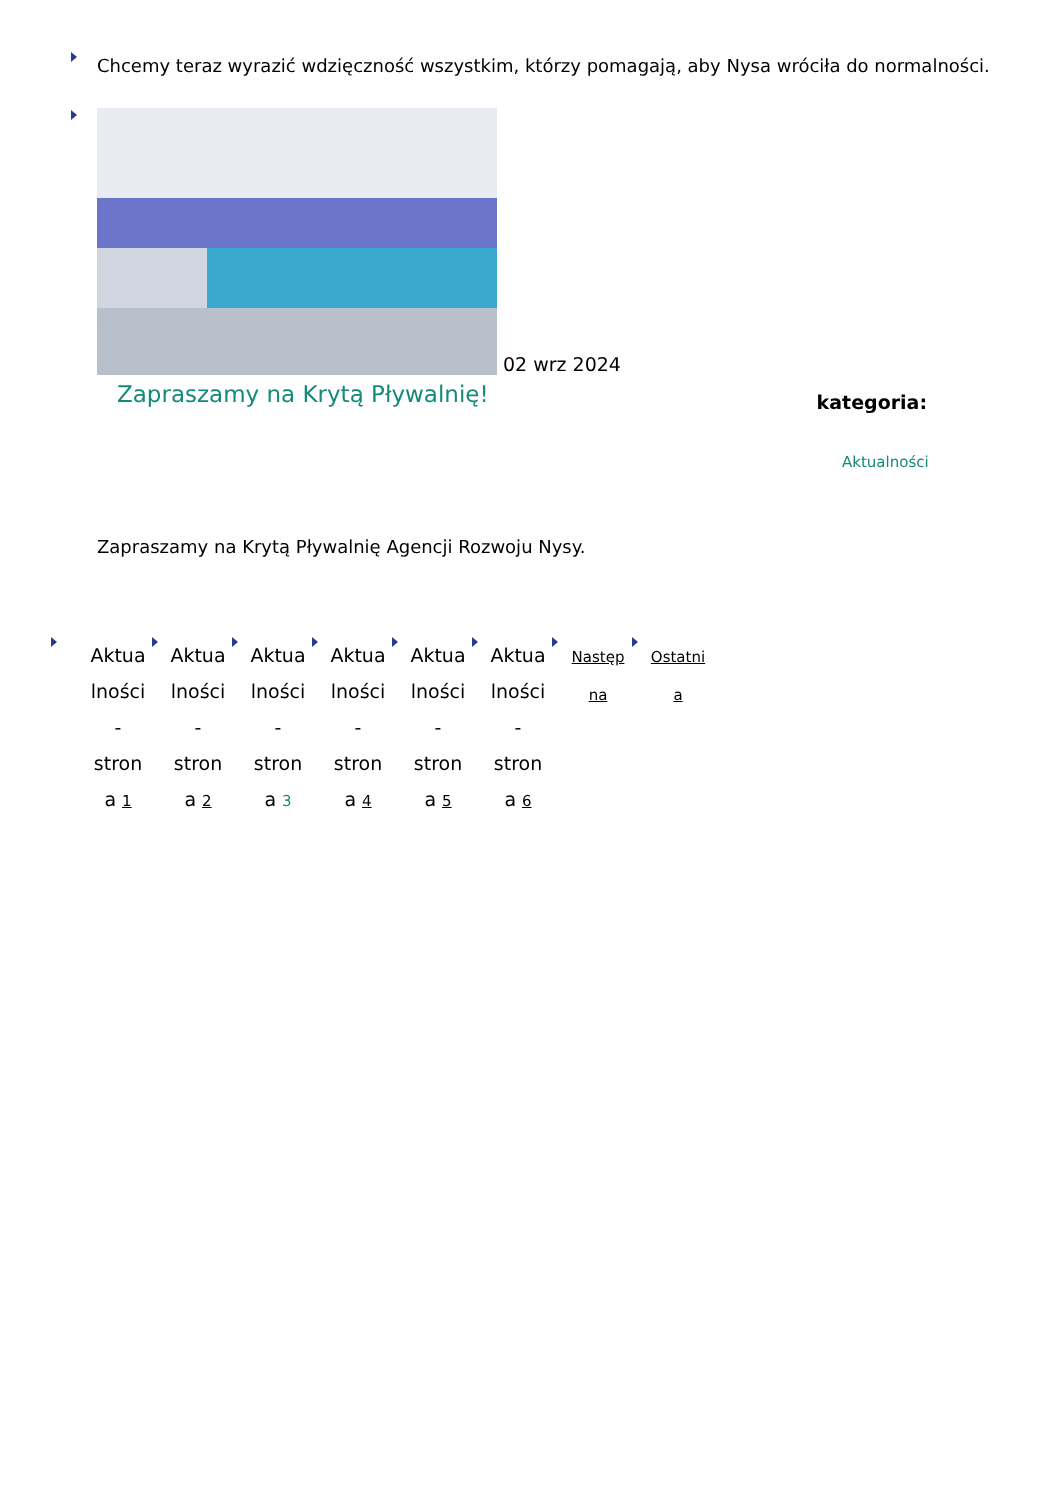Chcemy teraz wyrazić wdzięczność wszystkim, którzy pomagają, aby Nysa wróciła do normalności.
02 wrz 2024
Zapraszamy na Krytą Pływalnię!
kategoria:
Aktualności
Zapraszamy na Krytą Pływalnię Agencji Rozwoju Nysy.
Aktua
lności
-
stron
a 1
Aktua
lności
-
stron
a 2
Aktua
lności
-
stron
a 3
Aktua
lności
-
stron
a 4
Aktua
lności
-
stron
a 5
Aktua
lności
-
stron
a 6
Następ
na
Ostatni
a